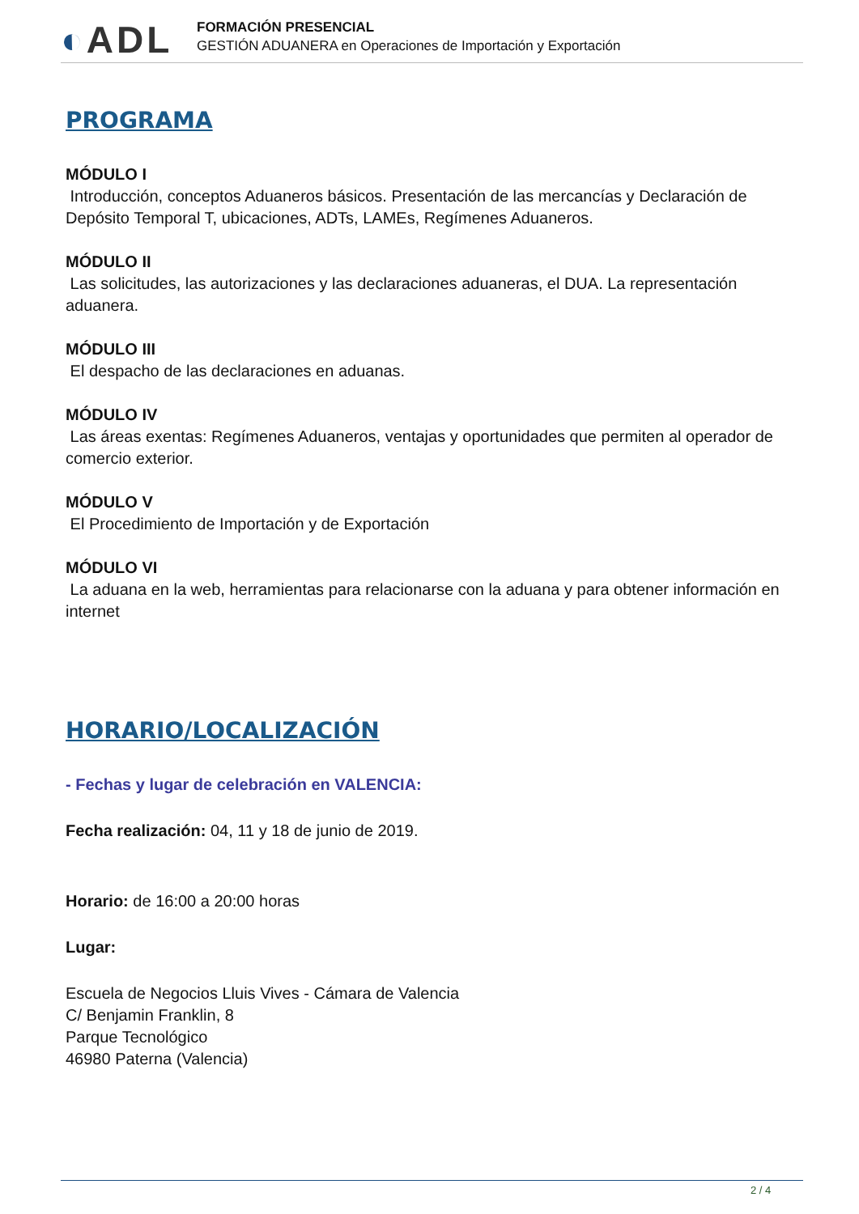◐ADL
FORMACIÓN PRESENCIAL
GESTIÓN ADUANERA en Operaciones de Importación y Exportación
PROGRAMA
MÓDULO I
Introducción, conceptos Aduaneros básicos. Presentación de las mercancías y Declaración de Depósito Temporal T, ubicaciones, ADTs, LAMEs, Regímenes Aduaneros.
MÓDULO II
Las solicitudes, las autorizaciones y las declaraciones aduaneras, el DUA. La representación aduanera.
MÓDULO III
El despacho de las declaraciones en aduanas.
MÓDULO IV
Las áreas exentas: Regímenes Aduaneros, ventajas y oportunidades que permiten al operador de comercio exterior.
MÓDULO V
El Procedimiento de Importación y de Exportación
MÓDULO VI
La aduana en la web, herramientas para relacionarse con la aduana y para obtener información en internet
HORARIO/LOCALIZACIÓN
- Fechas y lugar de celebración en VALENCIA:
Fecha realización: 04, 11 y 18 de junio de 2019.
Horario: de 16:00 a 20:00 horas
Lugar:
Escuela de Negocios Lluis Vives - Cámara de Valencia
C/ Benjamin Franklin, 8
Parque Tecnológico
46980 Paterna (Valencia)
2 / 4